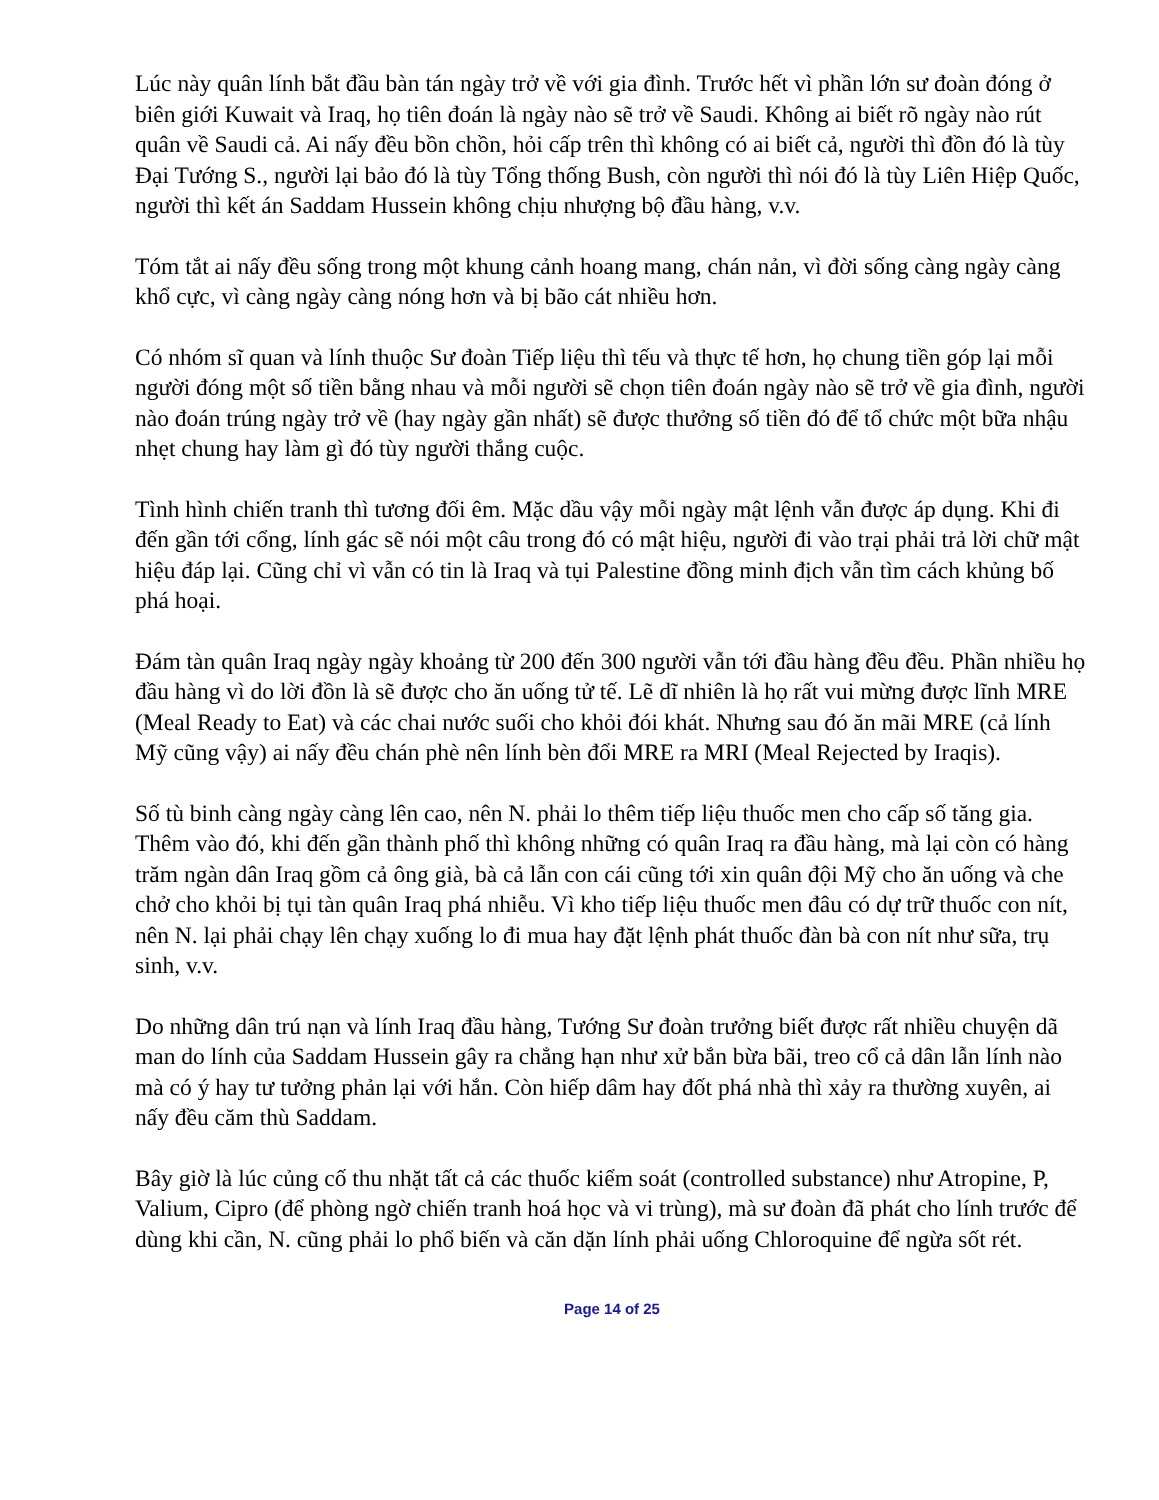Lúc này quân lính bắt đầu bàn tán ngày trở về với gia đình. Trước hết vì phần lớn sư đoàn đóng ở biên giới Kuwait và Iraq, họ tiên đoán là ngày nào sẽ trở về Saudi. Không ai biết rõ ngày nào rút quân về Saudi cả. Ai nấy đều bồn chồn, hỏi cấp trên thì không có ai biết cả, người thì đồn đó là tùy Đại Tướng S., người lại bảo đó là tùy Tổng thống Bush, còn người thì nói đó là tùy Liên Hiệp Quốc, người thì kết án Saddam Hussein không chịu nhượng bộ đầu hàng, v.v.
Tóm tắt ai nấy đều sống trong một khung cảnh hoang mang, chán nản, vì đời sống càng ngày càng khổ cực, vì càng ngày càng nóng hơn và bị bão cát nhiều hơn.
Có nhóm sĩ quan và lính thuộc Sư đoàn Tiếp liệu thì tếu và thực tế hơn, họ chung tiền góp lại mỗi người đóng một số tiền bằng nhau và mỗi người sẽ chọn tiên đoán ngày nào sẽ trở về gia đình, người nào đoán trúng ngày trở về (hay ngày gần nhất) sẽ được thưởng số tiền đó để tổ chức một bữa nhậu nhẹt chung hay làm gì đó tùy người thắng cuộc.
Tình hình chiến tranh thì tương đối êm. Mặc dầu vậy mỗi ngày mật lệnh vẫn được áp dụng. Khi đi đến gần tới cổng, lính gác sẽ nói một câu trong đó có mật hiệu, người đi vào trại phải trả lời chữ mật hiệu đáp lại. Cũng chỉ vì vẫn có tin là Iraq và tụi Palestine đồng minh địch vẫn tìm cách khủng bố phá hoại.
Đám tàn quân Iraq ngày ngày khoảng từ 200 đến 300 người vẫn tới đầu hàng đều đều. Phần nhiều họ đầu hàng vì do lời đồn là sẽ được cho ăn uống tử tế. Lẽ dĩ nhiên là họ rất vui mừng được lĩnh MRE (Meal Ready to Eat) và các chai nước suối cho khỏi đói khát. Nhưng sau đó ăn mãi MRE (cả lính Mỹ cũng vậy) ai nấy đều chán phè nên lính bèn đổi MRE ra MRI (Meal Rejected by Iraqis).
Số tù binh càng ngày càng lên cao, nên N. phải lo thêm tiếp liệu thuốc men cho cấp số tăng gia. Thêm vào đó, khi đến gần thành phố thì không những có quân Iraq ra đầu hàng, mà lại còn có hàng trăm ngàn dân Iraq gồm cả ông già, bà cả lẫn con cái cũng tới xin quân đội Mỹ cho ăn uống và che chở cho khỏi bị tụi tàn quân Iraq phá nhiễu. Vì kho tiếp liệu thuốc men đâu có dự trữ thuốc con nít, nên N. lại phải chạy lên chạy xuống lo đi mua hay đặt lệnh phát thuốc đàn bà con nít như sữa, trụ sinh, v.v.
Do những dân trú nạn và lính Iraq đầu hàng, Tướng Sư đoàn trưởng biết được rất nhiều chuyện dã man do lính của Saddam Hussein gây ra chẳng hạn như xử bắn bừa bãi, treo cổ cả dân lẫn lính nào mà có ý hay tư tưởng phản lại với hắn. Còn hiếp dâm hay đốt phá nhà thì xảy ra thường xuyên, ai nấy đều căm thù Saddam.
Bây giờ là lúc củng cố thu nhặt tất cả các thuốc kiểm soát (controlled substance) như Atropine, P, Valium, Cipro (để phòng ngờ chiến tranh hoá học và vi trùng), mà sư đoàn đã phát cho lính trước để dùng khi cần, N. cũng phải lo phổ biến và căn dặn lính phải uống Chloroquine để ngừa sốt rét.
Page 14 of 25